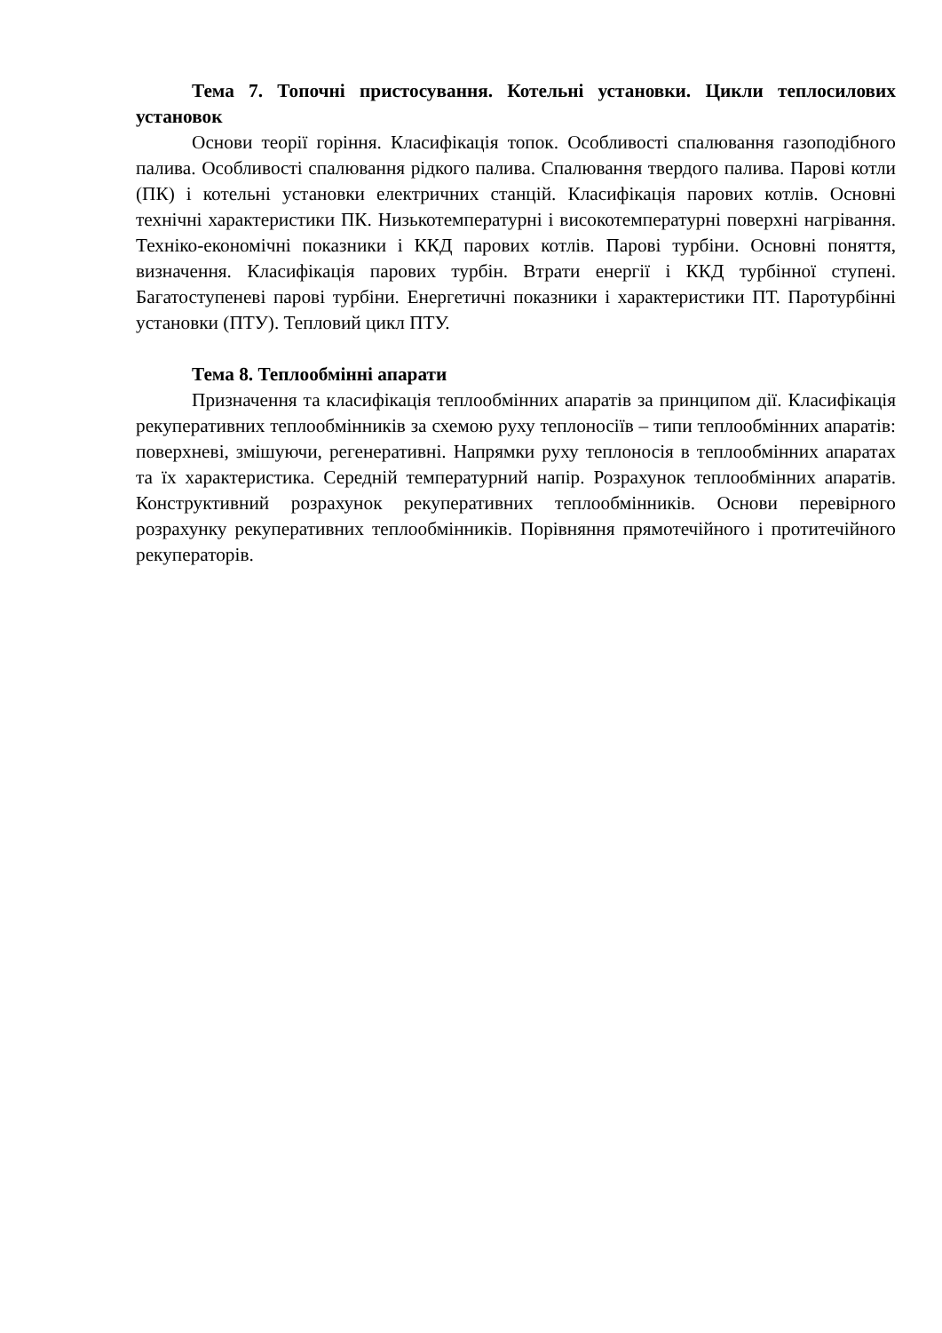Тема 7. Топочні пристосування. Котельні установки. Цикли теплосилових установок
Основи теорії горіння. Класифікація топок. Особливості спалювання газоподібного палива. Особливості спалювання рідкого палива. Спалювання твердого палива. Парові котли (ПК) і котельні установки електричних станцій. Класифікація парових котлів. Основні технічні характеристики ПК. Низькотемпературні і високотемпературні поверхні нагрівання. Технiко-економічні показники і ККД парових котлів. Парові турбіни. Основні поняття, визначення. Класифікація парових турбін. Втрати енергії і ККД турбінної ступені. Багатоступеневі парові турбіни. Енергетичні показники і характеристики ПТ. Паротурбінні установки (ПТУ). Тепловий цикл ПТУ.
Тема 8. Теплообмінні апарати
Призначення та класифікація теплообмінних апаратів за принципом дії. Класифікація рекуперативних теплообмінників за схемою руху теплоносіїв – типи теплообмінних апаратів: поверхневі, змішуючи, регенеративні. Напрямки руху теплоносія в теплообмінних апаратах та їх характеристика. Середній температурний напір. Розрахунок теплообмінних апаратів. Конструктивний розрахунок рекуперативних теплообмінників. Основи перевірного розрахунку рекуперативних теплообмінників. Порівняння прямотечійного і протитечійного рекуператорів.